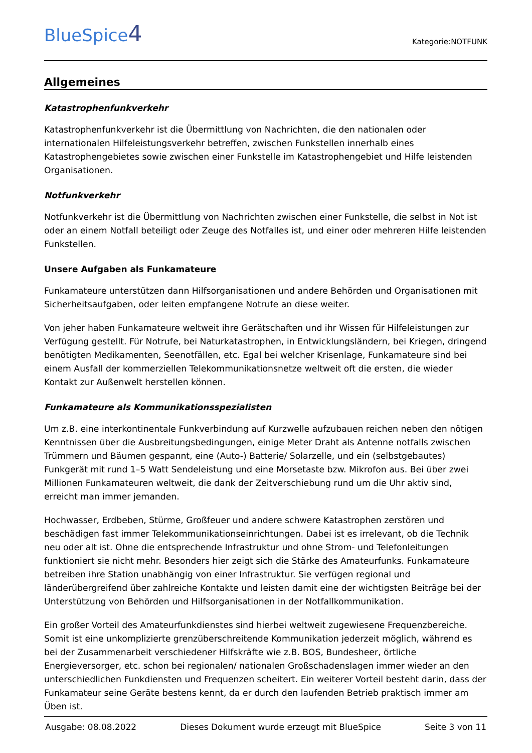BlueSpice4
Kategorie:NOTFUNK
Allgemeines
Katastrophenfunkverkehr
Katastrophenfunkverkehr ist die Übermittlung von Nachrichten, die den nationalen oder internationalen Hilfeleistungsverkehr betreffen, zwischen Funkstellen innerhalb eines Katastrophengebietes sowie zwischen einer Funkstelle im Katastrophengebiet und Hilfe leistenden Organisationen.
Notfunkverkehr
Notfunkverkehr ist die Übermittlung von Nachrichten zwischen einer Funkstelle, die selbst in Not ist oder an einem Notfall beteiligt oder Zeuge des Notfalles ist, und einer oder mehreren Hilfe leistenden Funkstellen.
Unsere Aufgaben als Funkamateure
Funkamateure unterstützen dann Hilfsorganisationen und andere Behörden und Organisationen mit Sicherheitsaufgaben, oder leiten empfangene Notrufe an diese weiter.
Von jeher haben Funkamateure weltweit ihre Gerätschaften und ihr Wissen für Hilfeleistungen zur Verfügung gestellt. Für Notrufe, bei Naturkatastrophen, in Entwicklungsländern, bei Kriegen, dringend benötigten Medikamenten, Seenotfällen, etc. Egal bei welcher Krisenlage, Funkamateure sind bei einem Ausfall der kommerziellen Telekommunikationsnetze weltweit oft die ersten, die wieder Kontakt zur Außenwelt herstellen können.
Funkamateure als Kommunikationsspezialisten
Um z.B. eine interkontinentale Funkverbindung auf Kurzwelle aufzubauen reichen neben den nötigen Kenntnissen über die Ausbreitungsbedingungen, einige Meter Draht als Antenne notfalls zwischen Trümmern und Bäumen gespannt, eine (Auto-) Batterie/ Solarzelle, und ein (selbstgebautes) Funkgerät mit rund 1–5 Watt Sendeleistung und eine Morsetaste bzw. Mikrofon aus. Bei über zwei Millionen Funkamateuren weltweit, die dank der Zeitverschiebung rund um die Uhr aktiv sind, erreicht man immer jemanden.
Hochwasser, Erdbeben, Stürme, Großfeuer und andere schwere Katastrophen zerstören und beschädigen fast immer Telekommunikationseinrichtungen. Dabei ist es irrelevant, ob die Technik neu oder alt ist. Ohne die entsprechende Infrastruktur und ohne Strom- und Telefonleitungen funktioniert sie nicht mehr. Besonders hier zeigt sich die Stärke des Amateurfunks. Funkamateure betreiben ihre Station unabhängig von einer Infrastruktur. Sie verfügen regional und länderübergreifend über zahlreiche Kontakte und leisten damit eine der wichtigsten Beiträge bei der Unterstützung von Behörden und Hilfsorganisationen in der Notfallkommunikation.
Ein großer Vorteil des Amateurfunkdienstes sind hierbei weltweit zugewiesene Frequenzbereiche. Somit ist eine unkomplizierte grenzüberschreitende Kommunikation jederzeit möglich, während es bei der Zusammenarbeit verschiedener Hilfskräfte wie z.B. BOS, Bundesheer, örtliche Energieversorger, etc. schon bei regionalen/ nationalen Großschadenslagen immer wieder an den unterschiedlichen Funkdiensten und Frequenzen scheitert. Ein weiterer Vorteil besteht darin, dass der Funkamateur seine Geräte bestens kennt, da er durch den laufenden Betrieb praktisch immer am Üben ist.
Ausgabe: 08.08.2022 Dieses Dokument wurde erzeugt mit BlueSpice Seite 3 von 11